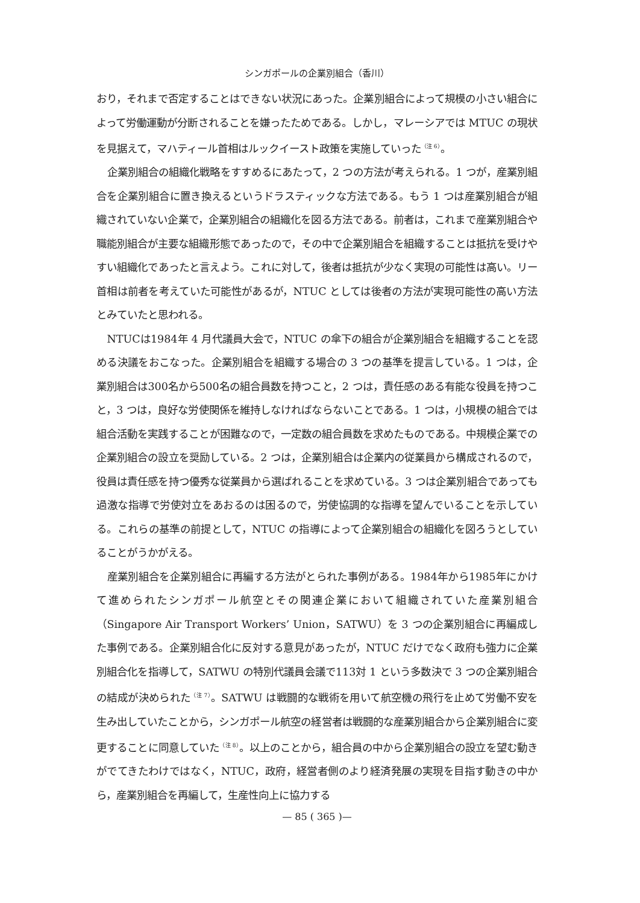シンガポールの企業別組合（香川）
おり，それまで否定することはできない状況にあった。企業別組合によって規模の小さい組合によって労働運動が分断されることを嫌ったためである。しかし，マレーシアでは MTUC の現状を見据えて，マハティール首相はルックイースト政策を実施していった<sup>（注 6）</sup>。
企業別組合の組織化戦略をすすめるにあたって，2 つの方法が考えられる。1 つが，産業別組合を企業別組合に置き換えるというドラスティックな方法である。もう 1 つは産業別組合が組織されていない企業で，企業別組合の組織化を図る方法である。前者は，これまで産業別組合や職能別組合が主要な組織形態であったので，その中で企業別組合を組織することは抵抗を受けやすい組織化であったと言えよう。これに対して，後者は抵抗が少なく実現の可能性は高い。リー首相は前者を考えていた可能性があるが，NTUC としては後者の方法が実現可能性の高い方法とみていたと思われる。
NTUCは1984年 4 月代議員大会で，NTUC の傘下の組合が企業別組合を組織することを認める決議をおこなった。企業別組合を組織する場合の 3 つの基準を提言している。1 つは，企業別組合は300名から500名の組合員数を持つこと，2 つは，責任感のある有能な役員を持つこと，3 つは，良好な労使関係を維持しなければならないことである。1 つは，小規模の組合では組合活動を実践することが困難なので，一定数の組合員数を求めたものである。中規模企業での企業別組合の設立を奨励している。2 つは，企業別組合は企業内の従業員から構成されるので，役員は責任感を持つ優秀な従業員から選ばれることを求めている。3 つは企業別組合であっても過激な指導で労使対立をあおるのは困るので，労使協調的な指導を望んでいることを示している。これらの基準の前提として，NTUC の指導によって企業別組合の組織化を図ろうとしていることがうかがえる。
産業別組合を企業別組合に再編する方法がとられた事例がある。1984年から1985年にかけて進められたシンガポール航空とその関連企業において組織されていた産業別組合（Singapore Air Transport Workers’ Union，SATWU）を 3 つの企業別組合に再編成した事例である。企業別組合化に反対する意見があったが，NTUC だけでなく政府も強力に企業別組合化を指導して，SATWU の特別代議員会議で113対 1 という多数決で 3 つの企業別組合の結成が決められた<sup>（注 7）</sup>。SATWU は戦闘的な戦術を用いて航空機の飛行を止めて労働不安を生み出していたことから，シンガポール航空の経営者は戦闘的な産業別組合から企業別組合に変更することに同意していた<sup>（注 8）</sup>。以上のことから，組合員の中から企業別組合の設立を望む動きがでてきたわけではなく，NTUC，政府，経営者側のより経済発展の実現を目指す動きの中から，産業別組合を再編して，生産性向上に協力する
— 85 ( 365 )—